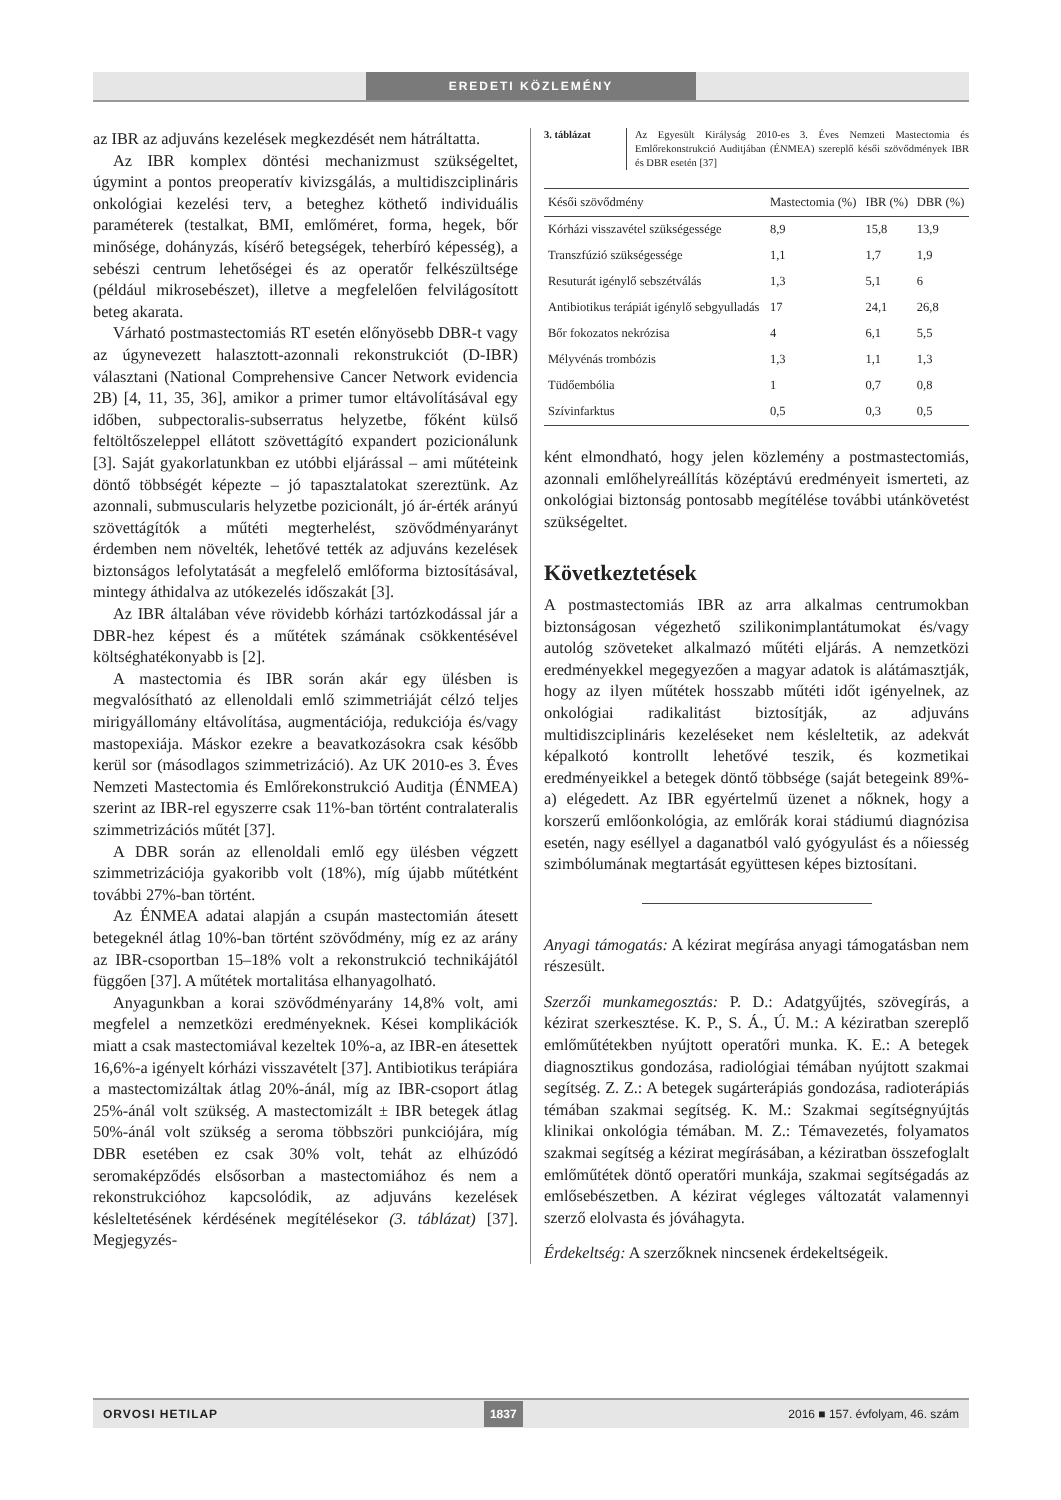EREDETI KÖZLEMÉNY
az IBR az adjuváns kezelések megkezdését nem hátráltatta.
Az IBR komplex döntési mechanizmust szükségeltet, úgymint a pontos preoperatív kivizsgálás, a multidiszciplináris onkológiai kezelési terv, a beteghez köthető individuális paraméterek (testalkat, BMI, emlőméret, forma, hegek, bőr minősége, dohányzás, kísérő betegségek, teherbíró képesség), a sebészi centrum lehetőségei és az operatőr felkészültsége (például mikrosebészet), illetve a megfelelően felvilágosított beteg akarata.
Várható postmastectomiás RT esetén előnyösebb DBR-t vagy az úgynevezett halasztott-azonnali rekonstrukciót (D-IBR) választani (National Comprehensive Cancer Network evidencia 2B) [4, 11, 35, 36], amikor a primer tumor eltávolításával egy időben, subpectoralis-subserratus helyzetbe, főként külső feltöltőszeleppel ellátott szövettágító expandert pozicionálunk [3]. Saját gyakorlatunkban ez utóbbi eljárással – ami műtéteink döntő többségét képezte – jó tapasztalatokat szereztünk. Az azonnali, submuscularis helyzetbe pozicionált, jó ár-érték arányú szövettágítók a műtéti megterhelést, szövődményarányt érdemben nem növelték, lehetővé tették az adjuváns kezelések biztonságos lefolytatását a megfelelő emlőforma biztosításával, mintegy áthidalva az utókezelés időszakát [3].
Az IBR általában véve rövidebb kórházi tartózkodással jár a DBR-hez képest és a műtétek számának csökkentésével költséghatékonyabb is [2].
A mastectomia és IBR során akár egy ülésben is megvalósítható az ellenoldali emlő szimmetriáját célzó teljes mirigyállomány eltávolítása, augmentációja, redukciója és/vagy mastopexiája. Máskor ezekre a beavatkozásokra csak később kerül sor (másodlagos szimmetrizáció). Az UK 2010-es 3. Éves Nemzeti Mastectomia és Emlőrekonstrukció Auditja (ÉNMEA) szerint az IBR-rel egyszerre csak 11%-ban történt contralateralis szimmetrizációs műtét [37].
A DBR során az ellenoldali emlő egy ülésben végzett szimmetrizációja gyakoribb volt (18%), míg újabb műtétként további 27%-ban történt.
Az ÉNMEA adatai alapján a csupán mastectomián átesett betegeknél átlag 10%-ban történt szövődmény, míg ez az arány az IBR-csoportban 15–18% volt a rekonstrukció technikájától függően [37]. A műtétek mortalitása elhanyagolható.
Anyagunkban a korai szövődményarány 14,8% volt, ami megfelel a nemzetközi eredményeknek. Kései komplikációk miatt a csak mastectomiával kezeltek 10%-a, az IBR-en átesettek 16,6%-a igényelt kórházi visszavételt [37]. Antibiotikus terápiára a mastectomizáltak átlag 20%-ánál, míg az IBR-csoport átlag 25%-ánál volt szükség. A mastectomizált ± IBR betegek átlag 50%-ánál volt szükség a seroma többszöri punkciójára, míg DBR esetében ez csak 30% volt, tehát az elhúzódó seromaképződés elsősorban a mastectomiához és nem a rekonstrukcióhoz kapcsolódik, az adjuváns kezelések késleltetésének kérdésének megítélésekor (3. táblázat) [37]. Megjegyzés-
3. táblázat Az Egyesült Királyság 2010-es 3. Éves Nemzeti Mastectomia és Emlőrekonstrukció Auditjában (ÉNMEA) szereplő késői szövődmények IBR és DBR esetén [37]
| Késői szövődmény | Mastectomia (%) | IBR (%) | DBR (%) |
| --- | --- | --- | --- |
| Kórházi visszavétel szükségessége | 8,9 | 15,8 | 13,9 |
| Transzfúzió szükségessége | 1,1 | 1,7 | 1,9 |
| Resuturát igénylő sebszétválás | 1,3 | 5,1 | 6 |
| Antibiotikus terápiát igénylő sebgyulladás | 17 | 24,1 | 26,8 |
| Bőr fokozatos nekrózisa | 4 | 6,1 | 5,5 |
| Mélyvénás trombózis | 1,3 | 1,1 | 1,3 |
| Tüdőembólia | 1 | 0,7 | 0,8 |
| Szívinfarktus | 0,5 | 0,3 | 0,5 |
ként elmondható, hogy jelen közlemény a postmastectomiás, azonnali emlőhelyreállítás középtávú eredményeit ismerteti, az onkológiai biztonság pontosabb megítélése további utánkövetést szükségeltet.
Következtetések
A postmastectomiás IBR az arra alkalmas centrumokban biztonságosan végezhető szilikonimplantátumokat és/vagy autológ szöveteket alkalmazó műtéti eljárás. A nemzetközi eredményekkel megegyezően a magyar adatok is alátámasztják, hogy az ilyen műtétek hosszabb műtéti időt igényelnek, az onkológiai radikalitást biztosítják, az adjuváns multidiszciplináris kezeléseket nem késleltetik, az adekvát képalkotó kontrollt lehetővé teszik, és kozmetikai eredményeikkel a betegek döntő többsége (saját betegeink 89%-a) elégedett. Az IBR egyértelmű üzenet a nőknek, hogy a korszerű emlőonkológia, az emlőrák korai stádiumú diagnózisa esetén, nagy eséllyel a daganatból való gyógyulást és a nőiesség szimbólumának megtartását együttesen képes biztosítani.
Anyagi támogatás: A kézirat megírása anyagi támogatásban nem részesült.
Szerzői munkamegosztás: P. D.: Adatgyűjtés, szövegírás, a kézirat szerkesztése. K. P., S. Á., Ú. M.: A kéziratban szereplő emlőműtétekben nyújtott operatőri munka. K. E.: A betegek diagnosztikus gondozása, radiológiai témában nyújtott szakmai segítség. Z. Z.: A betegek sugárterápiás gondozása, radioterápiás témában szakmai segítség. K. M.: Szakmai segítségnyújtás klinikai onkológia témában. M. Z.: Témavezetés, folyamatos szakmai segítség a kézirat megírásában, a kéziratban összefoglalt emlőműtétek döntő operatőri munkája, szakmai segítségadás az emlősebészetben. A kézirat végleges változatát valamennyi szerző elolvasta és jóváhagyta.
Érdekeltség: A szerzőknek nincsenek érdekeltségeik.
ORVOSI HETILAP 1837 2016 ■ 157. évfolyam, 46. szám